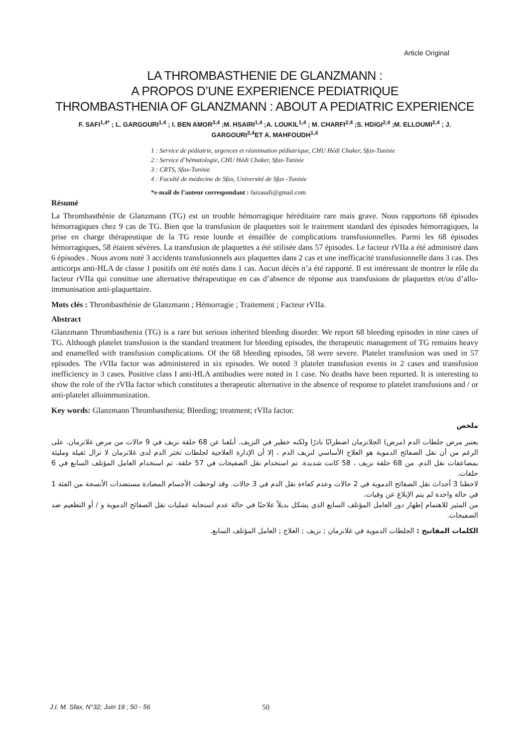Article Original
LA THROMBASTHENIE DE GLANZMANN :
A PROPOS D’UNE EXPERIENCE PEDIATRIQUE
THROMBASTHENIA OF GLANZMANN : ABOUT A PEDIATRIC EXPERIENCE
F. SAFI<sup>1,4*</sup> ; L. GARGOURI<sup>1,4</sup> ; I. BEN AMOR<sup>3,4</sup> ;M. HSAIRI<sup>1,4</sup> ;A. LOUKIL<sup>1,4</sup> ; M. CHARFI<sup>2,4</sup> ;S. HDIGI<sup>2,4</sup> ;M. ELLOUMI<sup>2,4</sup> ; J. GARGOURI<sup>3,4</sup>ET A. MAHFOUDH<sup>1,4</sup>
1 : Service de pédiatrie, urgences et réanimation pédiatrique, CHU Hédi Chaker, Sfax-Tunisie
2 : Service d’hématologie, CHU Hédi Chaker, Sfax-Tunisie
3 : CRTS, Sfax-Tunisie
4 : Faculté de médecine de Sfax, Université de Sfax -Tunisie
*e-mail de l’auteur correspondant : faizasafi@gmail.com
Résumé
La Thrombasthénie de Glanzmann (TG) est un trouble hémorragique héréditaire rare mais grave. Nous rapportons 68 épisodes hémorragiques chez 9 cas de TG. Bien que la transfusion de plaquettes soit le traitement standard des épisodes hémorragiques, la prise en charge thérapeutique de la TG reste lourde et émaillée de complications transfusionnelles. Parmi les 68 épisodes hémorragiques, 58 étaient sévères. La transfusion de plaquettes a été utilisée dans 57 épisodes. Le facteur rVIIa a été administré dans 6 épisodes . Nous avons noté 3 accidents transfusionnels aux plaquettes dans 2 cas et une inefficacité transfusionnelle dans 3 cas. Des anticorps anti-HLA de classe 1 positifs ont été notés dans 1 cas. Aucun décès n’a été rapporté. Il est intéressant de montrer le rôle du facteur rVIIa qui constitue une alternative thérapeutique en cas d’absence de réponse aux transfusions de plaquettes et/ou d’allo-immunisation anti-plaquettaire.
Mots clés : Thrombasthénie de Glanzmann ; Hémorragie ; Traitement ; Facteur rVIIa.
Abstract
Glanzmann Thrombasthenia (TG) is a rare but serious inherited bleeding disorder. We report 68 bleeding episodes in nine cases of TG. Although platelet transfusion is the standard treatment for bleeding episodes, the therapeutic management of TG remains heavy and enamelled with transfusion complications. Of the 68 bleeding episodes, 58 were severe. Platelet transfusion was used in 57 episodes. The rVIIa factor was administered in six episodes. We noted 3 platelet transfusion events in 2 cases and transfusion inefficiency in 3 cases. Positive class I anti-HLA antibodies were noted in 1 case. No deaths have been reported. It is interesting to show the role of the rVIIa factor which constitutes a therapeutic alternative in the absence of response to platelet transfusions and / or anti-platelet alloimmunization.
Key words: Glanzmann Thrombasthenia; Bleeding; treatment; rVIIa factor.
ملخص
يعتبر مرض جلطات الدم (مرض) الجلانزمان اضطرابًا نادرًا ولكنه خطير في النزيف. أبلغنا عن 68 حلقة نزيف في 9 حالات من مرض غلانزمان. على الرغم من أن نقل الصفائح الدموية هو العلاج الأساسي لنزيف الدم ، إلا أن الإدارة العلاجية لجلطات تخثر الدم لدى غلانزمان لا تزال ثقيلة ومليئة بمضاعفات نقل الدم. من 68 حلقة نزيف ، 58 كانت شديدة. تم استخدام نقل الصفيحات في 57 حلقة. تم استخدام العامل المؤتلف السابع في 6 حلقات.
لاحظنا 3 أحداث نقل الصفائح الدموية في 2 حالات وعدم كفاءة نقل الدم في 3 حالات. وقد لوحظت الأجسام المضادة مستضدات الأنسجة من الفئة 1 في حالة واحدة لم يتم الإبلاغ عن وفيات.
من المثير للاهتمام إظهار دور العامل المؤتلف السابع الذي يشكل بديلاً علاجيًا في حالة عدم استجابة عمليات نقل الصفائح الدموية و / أو التطعيم ضد الصفيحات.
الكلمات المفاتيح : الجلطات الدموية في غلانزمان ; نزيف ; العلاج ; العامل المؤتلف السابع.
J.I. M. Sfax, N°32; Juin 19 ; 50 - 56 50